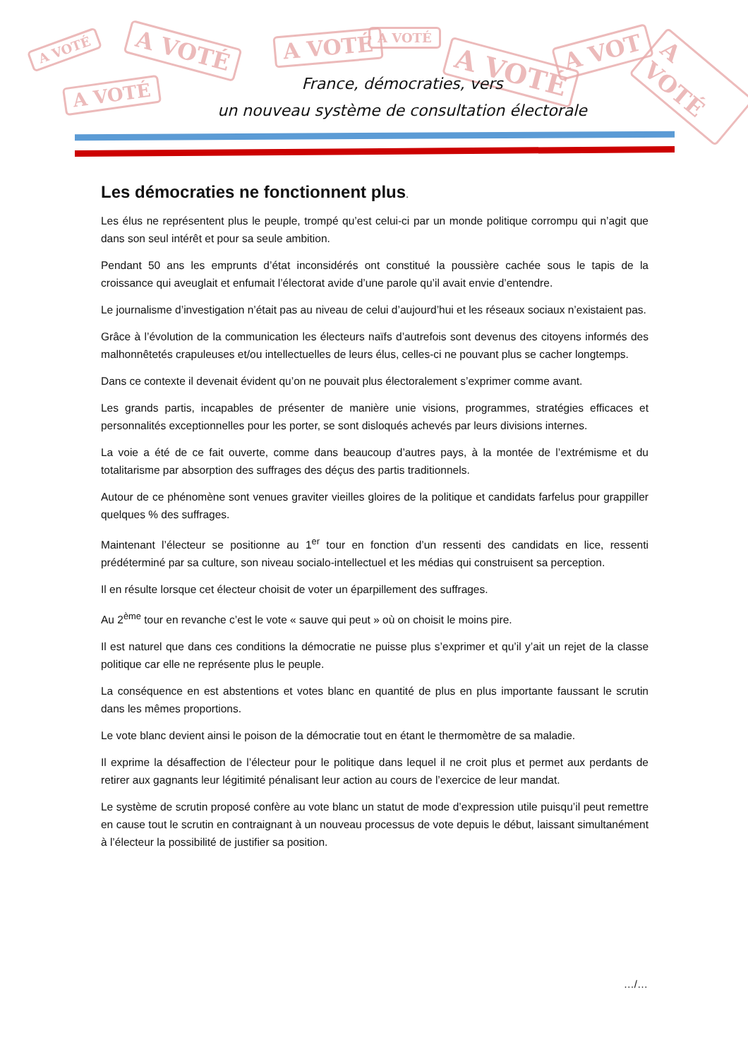A VOTÉ A VOTÉ
A VOTÉ
A VOTÉ A VOTÉ
A VOTÉ
A VOT
A VOTÉ
France, démocraties, vers
un nouveau système de consultation électorale
Les démocraties ne fonctionnent plus.
Les élus ne représentent plus le peuple, trompé qu’est celui-ci par un monde politique corrompu qui n’agit que dans son seul intérêt et pour sa seule ambition.
Pendant 50 ans les emprunts d’état inconsidérés ont constitué la poussière cachée sous le tapis de la croissance qui aveuglait et enfumait l’électorat avide d’une parole qu’il avait envie d’entendre.
Le journalisme d’investigation n’était pas au niveau de celui d’aujourd’hui et les réseaux sociaux n’existaient pas.
Grâce à l’évolution de la communication les électeurs naïfs d’autrefois sont devenus des citoyens informés des malhonnêtetés crapuleuses et/ou intellectuelles de leurs élus, celles-ci ne pouvant plus se cacher longtemps.
Dans ce contexte il devenait évident qu’on ne pouvait plus électoralement s’exprimer comme avant.
Les grands partis, incapables de présenter de manière unie visions, programmes, stratégies efficaces et personnalités exceptionnelles pour les porter, se sont disloqués achevés par leurs divisions internes.
La voie a été de ce fait ouverte, comme dans beaucoup d’autres pays, à la montée de l’extrémisme et du totalitarisme par absorption des suffrages des déçus des partis traditionnels.
Autour de ce phénomène sont venues graviter vieilles gloires de la politique et candidats farfelus pour grappiller quelques % des suffrages.
Maintenant l’électeur se positionne au 1<sup>er</sup> tour en fonction d’un ressenti des candidats en lice, ressenti prédéterminé par sa culture, son niveau socialo-intellectuel et les médias qui construisent sa perception.
Il en résulte lorsque cet électeur choisit de voter un éparpillement des suffrages.
Au 2<sup>ème</sup> tour en revanche c’est le vote « sauve qui peut » où on choisit le moins pire.
Il est naturel que dans ces conditions la démocratie ne puisse plus s’exprimer et qu’il y’ait un rejet de la classe politique car elle ne représente plus le peuple.
La conséquence en est abstentions et votes blanc en quantité de plus en plus importante faussant le scrutin dans les mêmes proportions.
Le vote blanc devient ainsi le poison de la démocratie tout en étant le thermomètre de sa maladie.
Il exprime la désaffection de l’électeur pour le politique dans lequel il ne croit plus et permet aux perdants de retirer aux gagnants leur légitimité pénalisant leur action au cours de l’exercice de leur mandat.
Le système de scrutin proposé confère au vote blanc un statut de mode d’expression utile puisqu’il peut remettre en cause tout le scrutin en contraignant à un nouveau processus de vote depuis le début, laissant simultanément à l’électeur la possibilité de justifier sa position.
…/…